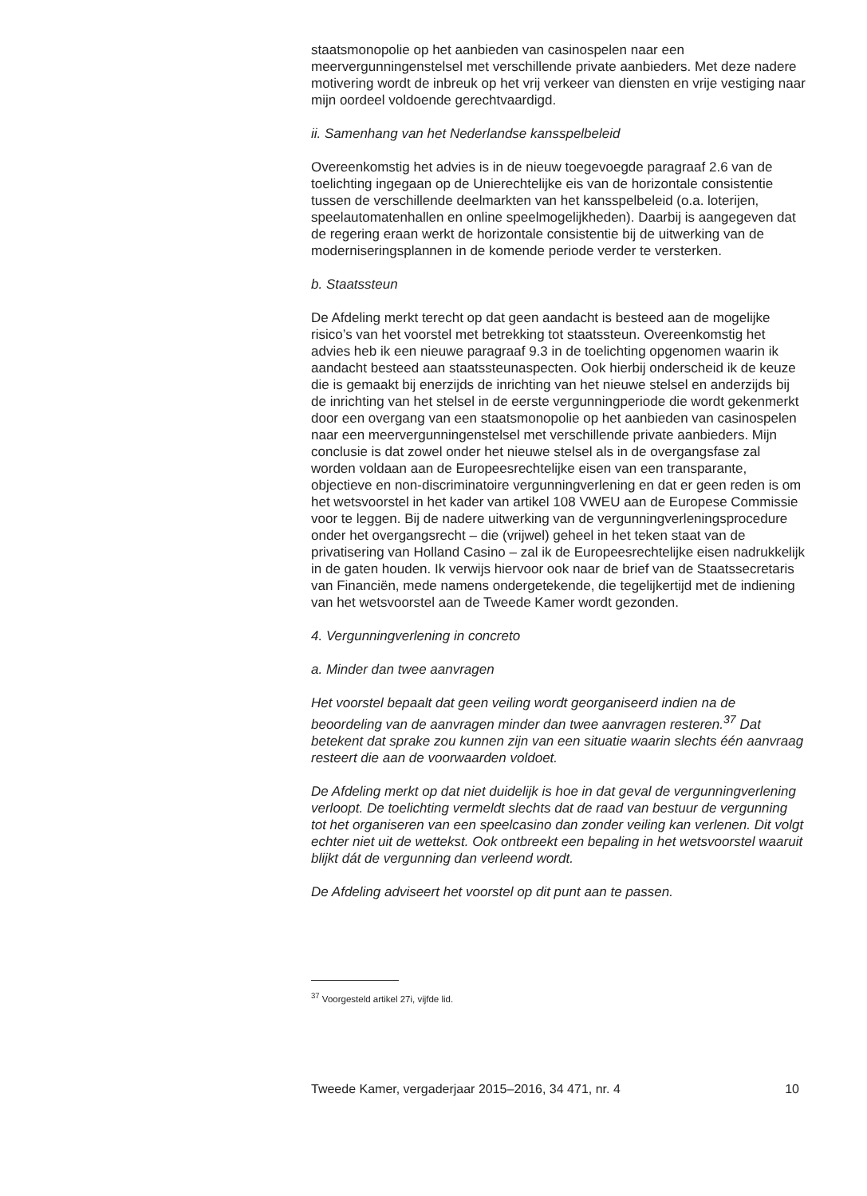staatsmonopolie op het aanbieden van casinospelen naar een meervergunningenstelsel met verschillende private aanbieders. Met deze nadere motivering wordt de inbreuk op het vrij verkeer van diensten en vrije vestiging naar mijn oordeel voldoende gerechtvaardigd.
ii. Samenhang van het Nederlandse kansspelbeleid
Overeenkomstig het advies is in de nieuw toegevoegde paragraaf 2.6 van de toelichting ingegaan op de Unierechtelijke eis van de horizontale consistentie tussen de verschillende deelmarkten van het kansspelbeleid (o.a. loterijen, speelautomatenhallen en online speelmogelijkheden). Daarbij is aangegeven dat de regering eraan werkt de horizontale consistentie bij de uitwerking van de moderniseringsplannen in de komende periode verder te versterken.
b. Staatssteun
De Afdeling merkt terecht op dat geen aandacht is besteed aan de mogelijke risico’s van het voorstel met betrekking tot staatssteun. Overeenkomstig het advies heb ik een nieuwe paragraaf 9.3 in de toelichting opgenomen waarin ik aandacht besteed aan staatssteunaspecten. Ook hierbij onderscheid ik de keuze die is gemaakt bij enerzijds de inrichting van het nieuwe stelsel en anderzijds bij de inrichting van het stelsel in de eerste vergunningperiode die wordt gekenmerkt door een overgang van een staatsmonopolie op het aanbieden van casinospelen naar een meervergunningenstelsel met verschillende private aanbieders. Mijn conclusie is dat zowel onder het nieuwe stelsel als in de overgangsfase zal worden voldaan aan de Europeesrechtelijke eisen van een transparante, objectieve en non-discriminatoire vergunningverlening en dat er geen reden is om het wetsvoorstel in het kader van artikel 108 VWEU aan de Europese Commissie voor te leggen. Bij de nadere uitwerking van de vergunningverleningsprocedure onder het overgangsrecht – die (vrijwel) geheel in het teken staat van de privatisering van Holland Casino – zal ik de Europeesrechtelijke eisen nadrukkelijk in de gaten houden. Ik verwijs hiervoor ook naar de brief van de Staatssecretaris van Financiën, mede namens ondergetekende, die tegelijkertijd met de indiening van het wetsvoorstel aan de Tweede Kamer wordt gezonden.
4. Vergunningverlening in concreto
a. Minder dan twee aanvragen
Het voorstel bepaalt dat geen veiling wordt georganiseerd indien na de beoordeling van de aanvragen minder dan twee aanvragen resteren.<sup>37</sup> Dat betekent dat sprake zou kunnen zijn van een situatie waarin slechts één aanvraag resteert die aan de voorwaarden voldoet.
De Afdeling merkt op dat niet duidelijk is hoe in dat geval de vergunningverlening verloopt. De toelichting vermeldt slechts dat de raad van bestuur de vergunning tot het organiseren van een speelcasino dan zonder veiling kan verlenen. Dit volgt echter niet uit de wettekst. Ook ontbreekt een bepaling in het wetsvoorstel waaruit blijkt dát de vergunning dan verleend wordt.
De Afdeling adviseert het voorstel op dit punt aan te passen.
<sup>37</sup> Voorgesteld artikel 27i, vijfde lid.
Tweede Kamer, vergaderjaar 2015–2016, 34 471, nr. 4 10